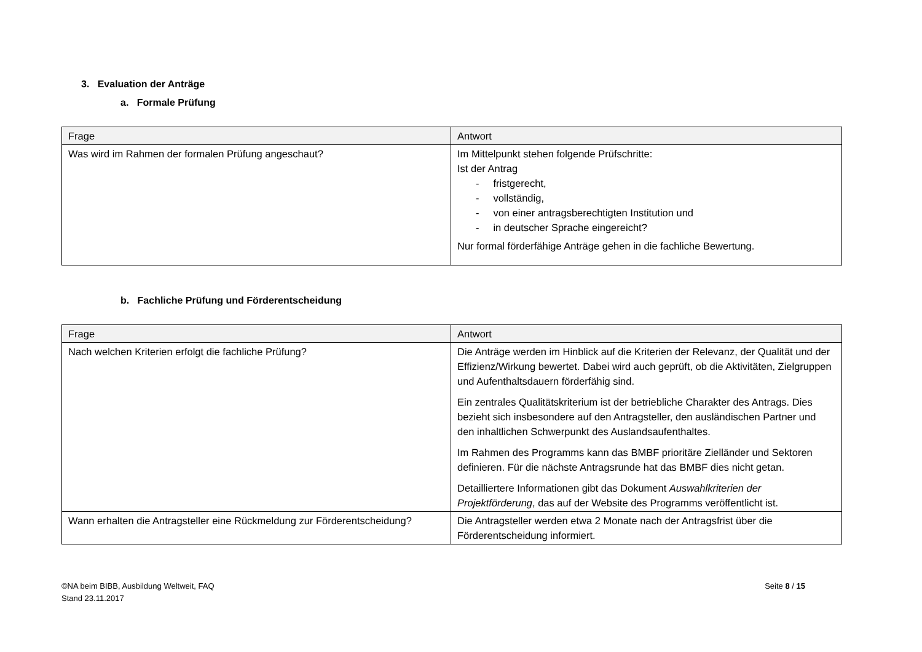3. Evaluation der Anträge
a. Formale Prüfung
| Frage | Antwort |
| --- | --- |
| Was wird im Rahmen der formalen Prüfung angeschaut? | Im Mittelpunkt stehen folgende Prüfschritte: Ist der Antrag - fristgerecht, - vollständig, - von einer antragsberechtigten Institution und - in deutscher Sprache eingereicht? Nur formal förderfähige Anträge gehen in die fachliche Bewertung. |
b. Fachliche Prüfung und Förderentscheidung
| Frage | Antwort |
| --- | --- |
| Nach welchen Kriterien erfolgt die fachliche Prüfung? | Die Anträge werden im Hinblick auf die Kriterien der Relevanz, der Qualität und der Effizienz/Wirkung bewertet. Dabei wird auch geprüft, ob die Aktivitäten, Zielgruppen und Aufenthaltsdauern förderfähig sind. Ein zentrales Qualitätskriterium ist der betriebliche Charakter des Antrags. Dies bezieht sich insbesondere auf den Antragsteller, den ausländischen Partner und den inhaltlichen Schwerpunkt des Auslandsaufenthaltes. Im Rahmen des Programms kann das BMBF prioritäre Zielländer und Sektoren definieren. Für die nächste Antragsrunde hat das BMBF dies nicht getan. Detailliertere Informationen gibt das Dokument Auswahlkriterien der Projektförderung , das auf der Website des Programms veröffentlicht ist. |
| Wann erhalten die Antragsteller eine Rückmeldung zur Förderentscheidung? | Die Antragsteller werden etwa 2 Monate nach der Antragsfrist über die Förderentscheidung informiert. |
©NA beim BIBB, Ausbildung Weltweit, FAQ
Stand 23.11.2017
Seite 8 / 15